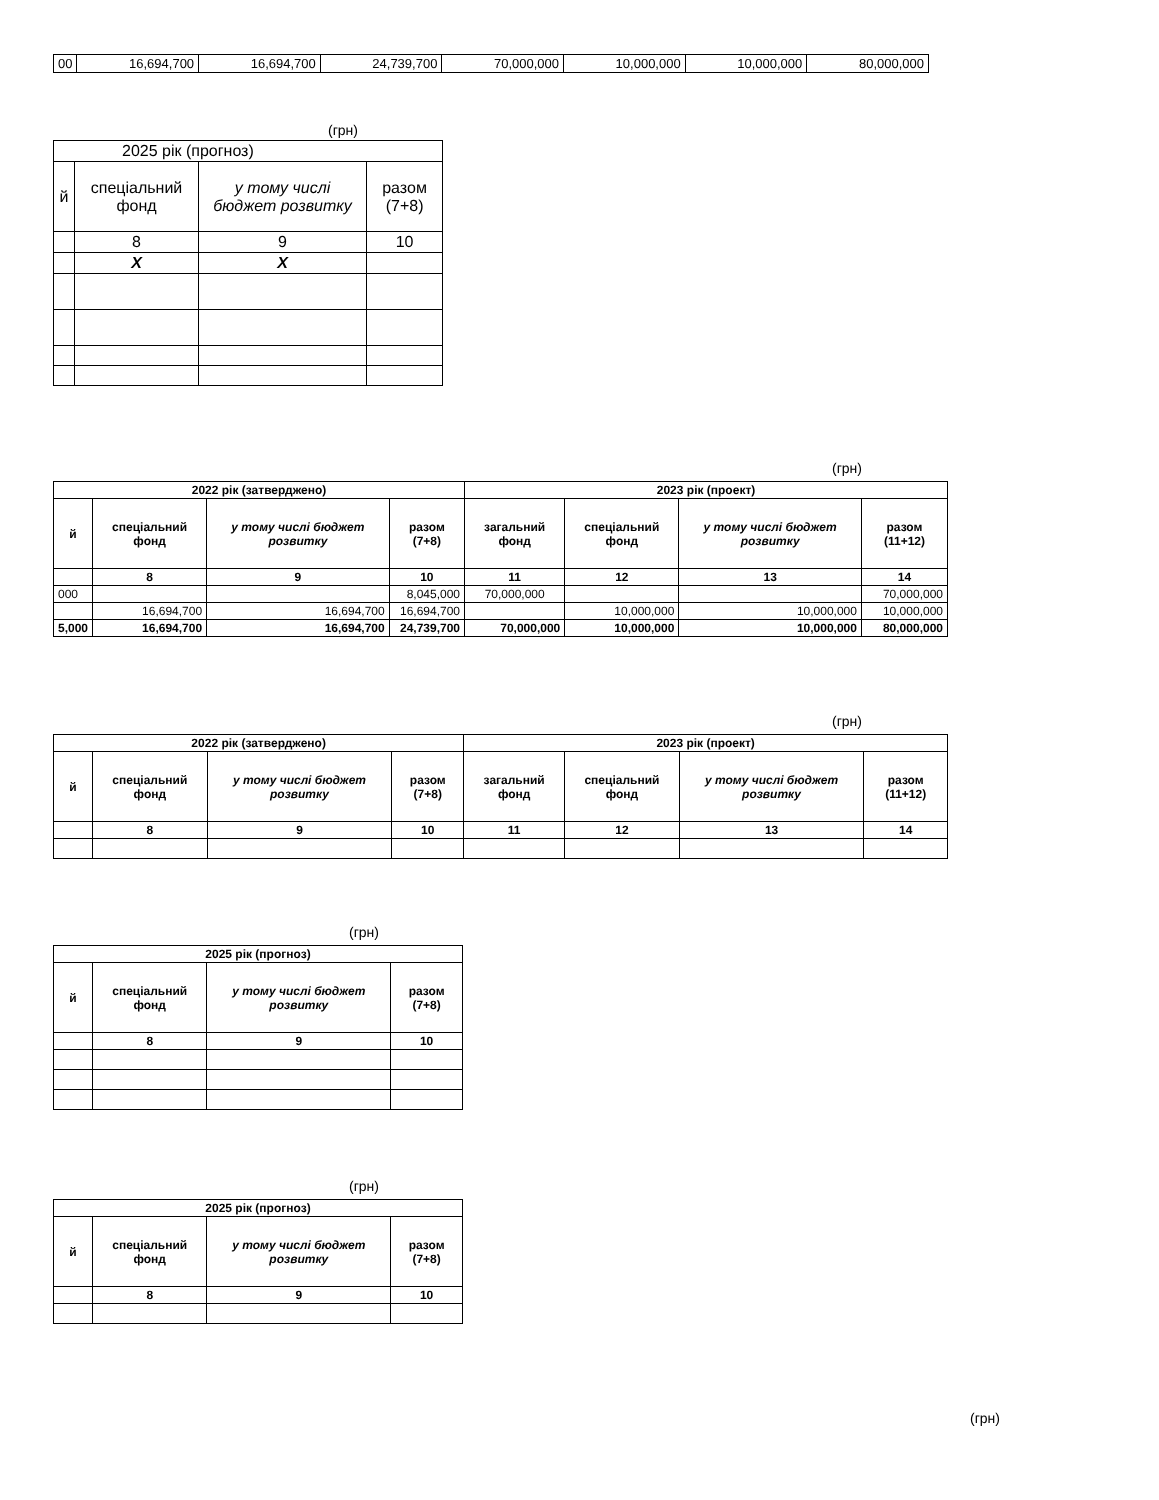| 00 | 16,694,700 | 16,694,700 | 24,739,700 | 70,000,000 | 10,000,000 | 10,000,000 | 80,000,000 |
(грн)
| 2025 рік (прогноз) | | | |
| й | спеціальний фонд | у тому числі бюджет розвитку | разом (7+8) |
| | 8 | 9 | 10 |
| | X | X | |
(грн)
| 2022 рік (затверджено) | | | | 2023 рік (проект) | | | |
| --- | --- | --- | --- | --- | --- | --- | --- |
| й | спеціальний фонд | у тому числі бюджет розвитку | разом (7+8) | загальний фонд | спеціальний фонд | у тому числі бюджет розвитку | разом (11+12) |
| | 8 | 9 | 10 | 11 | 12 | 13 | 14 |
| 000 | | | 8,045,000 | 70,000,000 | | | 70,000,000 |
| | 16,694,700 | 16,694,700 | 16,694,700 | | 10,000,000 | 10,000,000 | 10,000,000 |
| 5,000 | 16,694,700 | 16,694,700 | 24,739,700 | 70,000,000 | 10,000,000 | 10,000,000 | 80,000,000 |
(грн)
| 2022 рік (затверджено) | | | | 2023 рік (проект) | | | |
| --- | --- | --- | --- | --- | --- | --- | --- |
| й | спеціальний фонд | у тому числі бюджет розвитку | разом (7+8) | загальний фонд | спеціальний фонд | у тому числі бюджет розвитку | разом (11+12) |
| | 8 | 9 | 10 | 11 | 12 | 13 | 14 |
(грн)
| 2025 рік (прогноз) | | | |
| --- | --- | --- | --- |
| й | спеціальний фонд | у тому числі бюджет розвитку | разом (7+8) |
| | 8 | 9 | 10 |
(грн)
| 2025 рік (прогноз) | | | |
| --- | --- | --- | --- |
| й | спеціальний фонд | у тому числі бюджет розвитку | разом (7+8) |
| | 8 | 9 | 10 |
(грн)